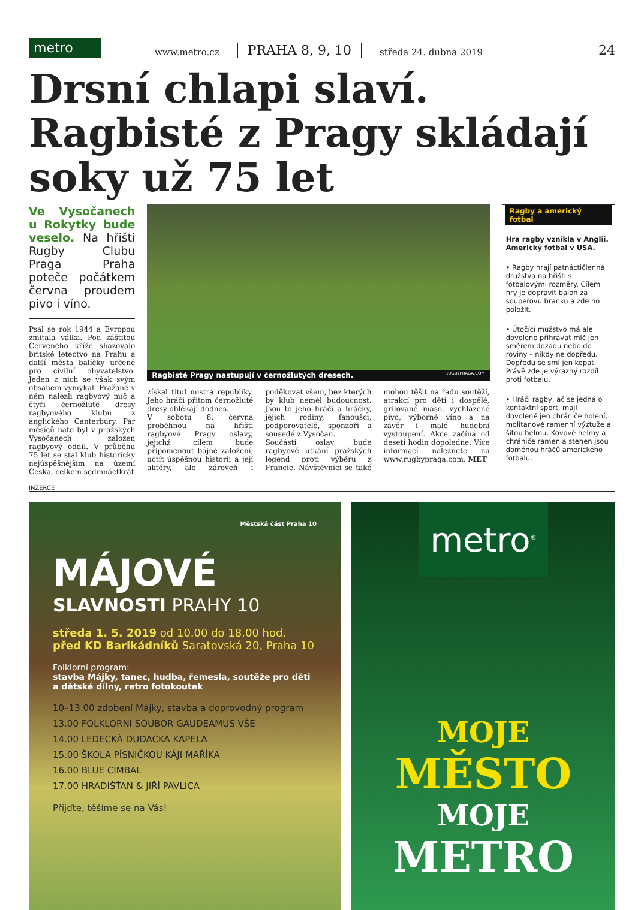metro
www.metro.cz PRAHA 8, 9, 10 středa 24. dubna 2019 24
Drsní chlapi slaví. Ragbisté z Pragy skládají soky už 75 let
Ve Vysočanech u Rokytky bude veselo. Na hřišti Rugby Clubu Praga Praha poteče počátkem června proudem pivo i víno.
Psal se rok 1944 a Evropou zmítala válka. Pod záštitou Červeného kříže shazovalo britské letectvo na Prahu a další města balíčky určené pro civilní obyvatelstvo. Jeden z nich se však svým obsahem vymykal. Pražané v něm nalezli ragbyový míč a čtyři černožluté dresy ragbyového klubu z anglického Canterbury. Pár měsíců nato byl v pražských Vysočanech založen ragbyový oddíl. V průběhu 75 let se stal klub historicky nejúspěšnějším na území Česka, celkem sedmnáctkrát
Ragbisté Pragy nastupují v černožlutých dresech. RUGBYPRAGA.COM
získal titul mistra republiky. Jeho hráči přitom černožluté dresy oblékají dodnes.
V sobotu 8. června proběhnou na hřišti ragbyové Pragy oslavy, jejichž cílem bude připomenout bájné založení, uctít úspěšnou historii a její aktéry, ale zároveň i poděkovat všem, bez kterých by klub neměl budoucnost. Jsou to jeho hráči a hráčky, jejich rodiny, fanoušci, podporovatelé, sponzoři a sousedé z Vysočan.
Součástí oslav bude ragbyové utkání pražských legend proti výběru z Francie. Návštěvníci se také mohou těšit na řadu soutěží, atrakcí pro děti i dospělé, grilované maso, vychlazené pivo, výborné víno a na závěr i malé hudební vystoupení. Akce začíná od deseti hodin dopoledne. Více informací naleznete na www.rugbypraga.com. MET
Ragby a americký fotbal
Hra ragby vznikla v Anglii. Americký fotbal v USA.
• Ragby hrají patnáctičlenná družstva na hřišti s fotbalovými rozměry. Cílem hry je dopravit balon za soupeřovu branku a zde ho položit.
• Útočící mužstvo má ale dovoleno přihrávat míč jen směrem dozadu nebo do roviny – nikdy ne dopředu. Dopředu se smí jen kopat. Právě zde je výrazný rozdíl proti fotbalu.
• Hráči ragby, ač se jedná o kontaktní sport, mají dovolené jen chrániče holení, molitanové ramenní výztuže a šitou helmu. Kovové helmy a chrániče ramen a stehen jsou doménou hráčů amerického fotbalu.
INZERCE
Městská část Praha 10
MÁJOVÉ
SLAVNOSTI PRAHY 10
středa 1. 5. 2019 od 10.00 do 18.00 hod. před KD Barikádníků Saratovská 20, Praha 10
Folklorní program:
stavba Májky, tanec, hudba, řemesla, soutěže pro děti a dětské dílny, retro fotokoutek
10–13.00 zdobení Májky, stavba a doprovodný program
13.00 FOLKLORNÍ SOUBOR GAUDEAMUS VŠE
14.00 LEDECKÁ DUDÁCKÁ KAPELA
15.00 ŠKOLA PÍSNIČKOU KÁJI MAŘÍKA
16.00 BLUE CIMBAL
17.00 HRADIŠŤAN & JIŘÍ PAVLICA
Přijďte, těšíme se na Vás!
metro<sup>®</sup>
MOJE
MĚSTO
MOJE
METRO